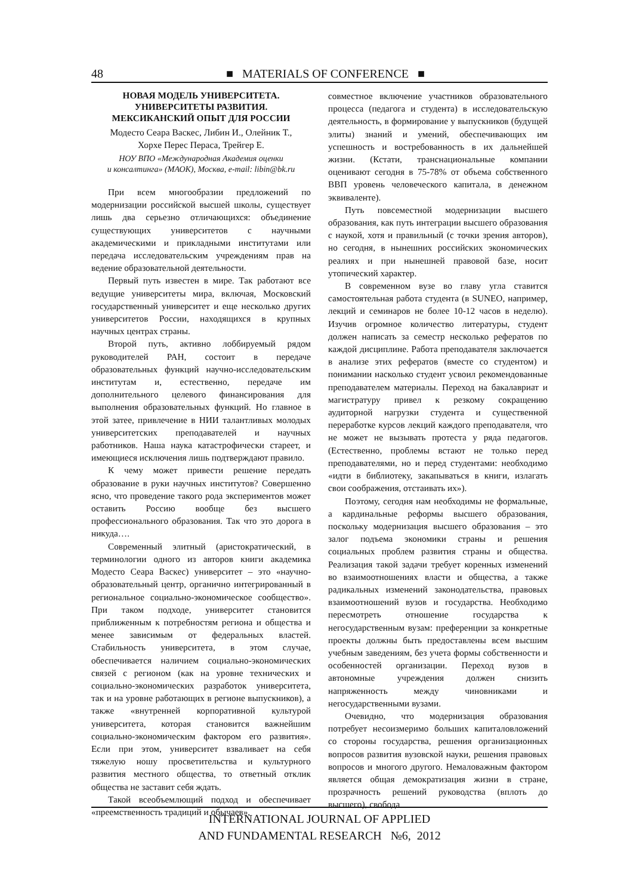48 ■ MATERIALS OF CONFERENCE ■
НОВАЯ МОДЕЛЬ УНИВЕРСИТЕТА.
УНИВЕРСИТЕТЫ РАЗВИТИЯ.
МЕКСИКАНСКИЙ ОПЫТ ДЛЯ РОССИИ
Модесто Сеара Васкес, Либин И., Олейник Т.,
Хорхе Перес Пераса, Трейгер Е.
НОУ ВПО «Международная Академия оценки
и консалтинга» (МАОК), Москва, e-mail: libin@bk.ru
При всем многообразии предложений по модернизации российской высшей школы, существует лишь два серьезно отличающихся: объединение существующих университетов с научными академическими и прикладными институтами или передача исследовательским учреждениям прав на ведение образовательной деятельности.
Первый путь известен в мире. Так работают все ведущие университеты мира, включая, Московский государственный университет и еще несколько других университетов России, находящихся в крупных научных центрах страны.
Второй путь, активно лоббируемый рядом руководителей РАН, состоит в передаче образовательных функций научно-исследовательским институтам и, естественно, передаче им дополнительного целевого финансирования для выполнения образовательных функций. Но главное в этой затее, привлечение в НИИ талантливых молодых университетских преподавателей и научных работников. Наша наука катастрофически стареет, и имеющиеся исключения лишь подтверждают правило.
К чему может привести решение передать образование в руки научных институтов? Совершенно ясно, что проведение такого рода экспериментов может оставить Россию вообще без высшего профессионального образования. Так что это дорога в никуда….
Современный элитный (аристократический, в терминологии одного из авторов книги академика Модесто Сеара Васкес) университет – это «научно-образовательный центр, органично интегрированный в региональное социально-экономическое сообщество». При таком подходе, университет становится приближенным к потребностям региона и общества и менее зависимым от федеральных властей. Стабильность университета, в этом случае, обеспечивается наличием социально-экономических связей с регионом (как на уровне технических и социально-экономических разработок университета, так и на уровне работающих в регионе выпускников), а также «внутренней корпоративной культурой университета, которая становится важнейшим социально-экономическим фактором его развития». Если при этом, университет взваливает на себя тяжелую ношу просветительства и культурного развития местного общества, то ответный отклик общества не заставит себя ждать.
Такой всеобъемлющий подход и обеспечивает «преемственность традиций и обычаев»,
совместное включение участников образовательного процесса (педагога и студента) в исследовательскую деятельность, в формирование у выпускников (будущей элиты) знаний и умений, обеспечивающих им успешность и востребованность в их дальнейшей жизни. (Кстати, транснациональные компании оценивают сегодня в 75-78% от объема собственного ВВП уровень человеческого капитала, в денежном эквиваленте).
Путь повсеместной модернизации высшего образования, как путь интеграции высшего образования с наукой, хотя и правильный (с точки зрения авторов), но сегодня, в нынешних российских экономических реалиях и при нынешней правовой базе, носит утопический характер.
В современном вузе во главу угла ставится самостоятельная работа студента (в SUNEO, например, лекций и семинаров не более 10-12 часов в неделю). Изучив огромное количество литературы, студент должен написать за семестр несколько рефератов по каждой дисциплине. Работа преподавателя заключается в анализе этих рефератов (вместе со студентом) и понимании насколько студент усвоил рекомендованные преподавателем материалы. Переход на бакалавриат и магистратуру привел к резкому сокращению аудиторной нагрузки студента и существенной переработке курсов лекций каждого преподавателя, что не может не вызывать протеста у ряда педагогов. (Естественно, проблемы встают не только перед преподавателями, но и перед студентами: необходимо «идти в библиотеку, закапываться в книги, излагать свои соображения, отстаивать их»).
Поэтому, сегодня нам необходимы не формальные, а кардинальные реформы высшего образования, поскольку модернизация высшего образования – это залог подъема экономики страны и решения социальных проблем развития страны и общества. Реализация такой задачи требует коренных изменений во взаимоотношениях власти и общества, а также радикальных изменений законодательства, правовых взаимоотношений вузов и государства. Необходимо пересмотреть отношение государства к негосударственным вузам: преференции за конкретные проекты должны быть предоставлены всем высшим учебным заведениям, без учета формы собственности и особенностей организации. Переход вузов в автономные учреждения должен снизить напряженность между чиновниками и негосударственными вузами.
Очевидно, что модернизация образования потребует несоизмеримо больших капиталовложений со стороны государства, решения организационных вопросов развития вузовской науки, решения правовых вопросов и многого другого. Немаловажным фактором является общая демократизация жизни в стране, прозрачность решений руководства (вплоть до высшего), свобода
INTERNATIONAL JOURNAL OF APPLIED
AND FUNDAMENTAL RESEARCH №6, 2012